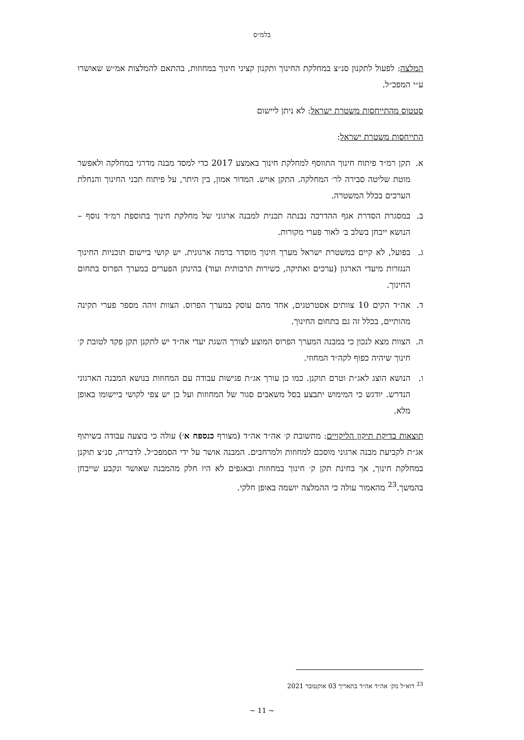בלמ״ס
המלצה: לפעול לתקנון סנ״צ במחלקת החינוך ותקנון קציני חינוך במחוזות, בהתאם להמלצות אמ״ש שאושרו ע״י המפכ״ל.
סטטוס מהתייחסות משטרת ישראל: לא ניתן ליישום
התייחסות משטרת ישראל:
א. תקן רמ״ד פיתוח חינוך התווסף למחלקת חינוך באמצע 2017 כדי למסד מבנה מדרגי במחלקה ולאפשר מוטת שליטה סבירה לר׳ המחלקה. התקן אויש. המדור אמון, בין היתר, על פיתוח תכני החינוך והנחלת הערכים בכלל המשטרה.
ב. במסגרת הסדרת אגף ההדרכה נבנתה תכנית למבנה ארגוני של מחלקת חינוך בתוספת רמ״ד נוסף – הנושא ייבחן בשלב ב׳ לאור פערי מקורות.
ג. בפועל, לא קיים במשטרת ישראל מערך חינוך מוסדר ברמה ארגונית. יש קושי ביישום תוכניות החינוך הנגזרות מיעדי הארגון (ערכים ואתיקה, כשירות תרבותית ועוד) בהינתן הפערים במערך הפרוס בתחום החינוך.
ד. אה״ד הקים 10 צוותים אסטרטגים, אחד מהם עוסק במערך הפרוס. הצוות זיהה מספר פערי תקינה מהותיים, בכלל זה גם בתחום החינוך.
ה. הצוות מצא לנכון כי במבנה המערך הפרוס המוצע לצורך השגת יעדי אה״ד יש לתקנן תקן פקד לטובת ק׳ חינוך שיהיה כפוף לקה״ד המחוזי.
ו. הנושא הוצג לאג״ת וטרם תוקנן. כמו כן עורך אג״ת פגישות עבודה עם המחוזות בנושא המבנה הארגוני הנדרש. יודגש כי המימוש יתבצע בסל משאבים סגור של המחוזות ועל כן יש צפי לקושי ביישומו באופן מלא.
תוצאות בדיקת תיקון הליקויים: מתשובת ק׳ אה״ד אה״ד (מצורף כנספח א׳) עולה כי בוצעה עבודה בשיתוף אג״ת לקביעת מבנה ארגוני מוסכם למחוזות ולמרחבים. המבנה אושר על ידי הסמפכ״ל. לדבריה, סנ״צ תוקנן במחלקת חינוך, אך בחינת תקן ק׳ חינוך במחוזות ובאגפים לא היו חלק מהמבנה שאושר ונקבע שייבחן בהמשך.<sup>23</sup> מהאמור עולה כי ההמלצה יושמה באופן חלקי.
<sup>23</sup> דוא״ל מק׳ אה״ד אה״ד בתאריך 03 אוקטובר 2021
~ 11 ~